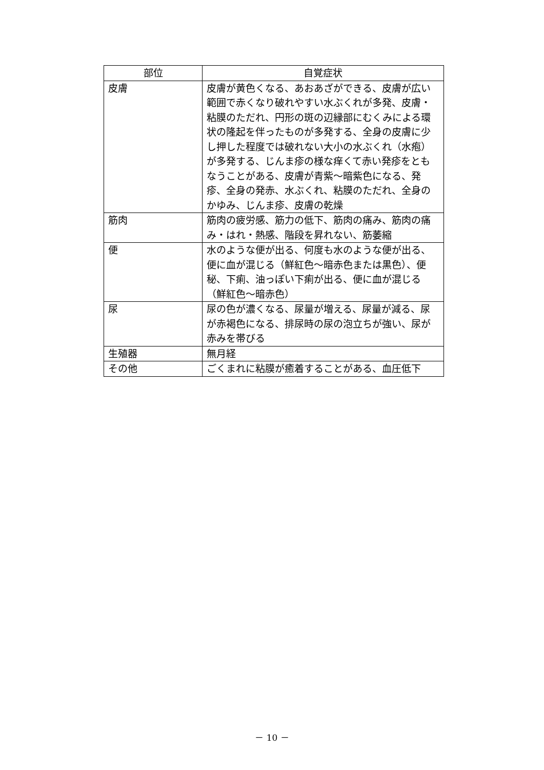| 部位 | 自覚症状 |
| --- | --- |
| 皮膚 | 皮膚が黄色くなる、あおあざができる、皮膚が広い範囲で赤くなり破れやすい水ぶくれが多発、皮膚・粘膜のただれ、円形の斑の辺縁部にむくみによる環状の隆起を伴ったものが多発する、全身の皮膚に少し押した程度では破れない大小の水ぶくれ（水疱）が多発する、じんま疹の様な痒くて赤い発疹をともなうことがある、皮膚が青紫～暗紫色になる、発疹、全身の発赤、水ぶくれ、粘膜のただれ、全身のかゆみ、じんま疹、皮膚の乾燥 |
| 筋肉 | 筋肉の疲労感、筋力の低下、筋肉の痛み、筋肉の痛み・はれ・熱感、階段を昇れない、筋萎縮 |
| 便 | 水のような便が出る、何度も水のような便が出る、便に血が混じる（鮮紅色～暗赤色または黒色）、便秘、下痢、油っぽい下痢が出る、便に血が混じる（鮮紅色～暗赤色） |
| 尿 | 尿の色が濃くなる、尿量が増える、尿量が減る、尿が赤褐色になる、排尿時の尿の泡立ちが強い、尿が赤みを帯びる |
| 生殖器 | 無月経 |
| その他 | ごくまれに粘膜が癒着することがある、血圧低下 |
－ 10 －